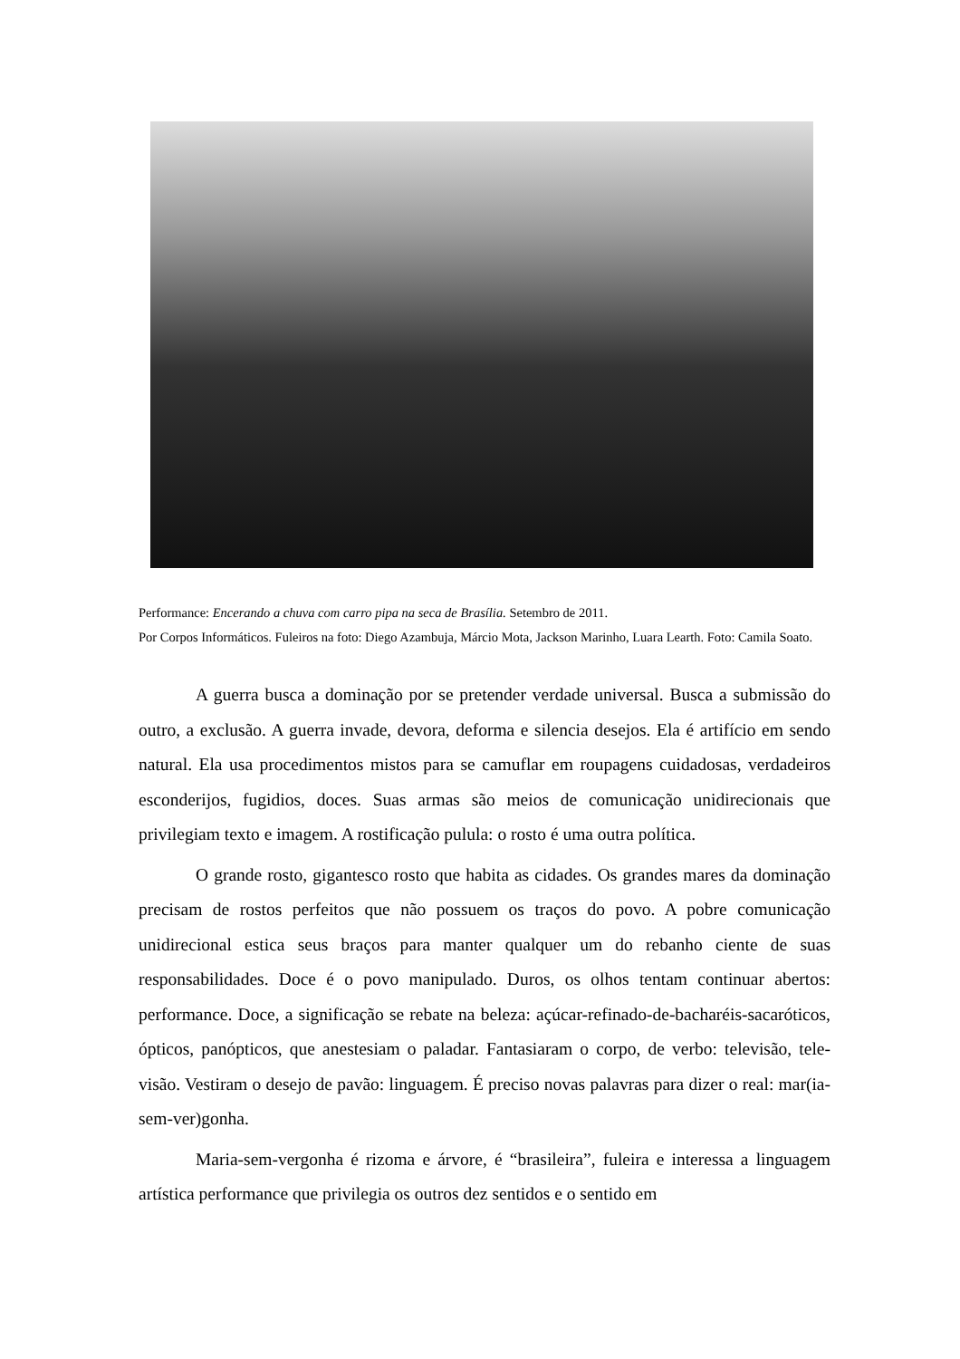Performance: Encerando a chuva com carro pipa na seca de Brasília. Setembro de 2011.
Por Corpos Informáticos. Fuleiros na foto: Diego Azambuja, Márcio Mota, Jackson Marinho, Luara Learth. Foto: Camila Soato.
A guerra busca a dominação por se pretender verdade universal. Busca a submissão do outro, a exclusão. A guerra invade, devora, deforma e silencia desejos. Ela é artifício em sendo natural. Ela usa procedimentos mistos para se camuflar em roupagens cuidadosas, verdadeiros esconderijos, fugidios, doces. Suas armas são meios de comunicação unidirecionais que privilegiam texto e imagem. A rostificação pulula: o rosto é uma outra política.
O grande rosto, gigantesco rosto que habita as cidades. Os grandes mares da dominação precisam de rostos perfeitos que não possuem os traços do povo. A pobre comunicação unidirecional estica seus braços para manter qualquer um do rebanho ciente de suas responsabilidades. Doce é o povo manipulado. Duros, os olhos tentam continuar abertos: performance. Doce, a significação se rebate na beleza: açúcar-refinado-de-bacharéis-sacaróticos, ópticos, panópticos, que anestesiam o paladar. Fantasiaram o corpo, de verbo: televisão, tele-visão. Vestiram o desejo de pavão: linguagem. É preciso novas palavras para dizer o real: mar(ia-sem-ver)gonha.
Maria-sem-vergonha é rizoma e árvore, é “brasileira”, fuleira e interessa a linguagem artística performance que privilegia os outros dez sentidos e o sentido em